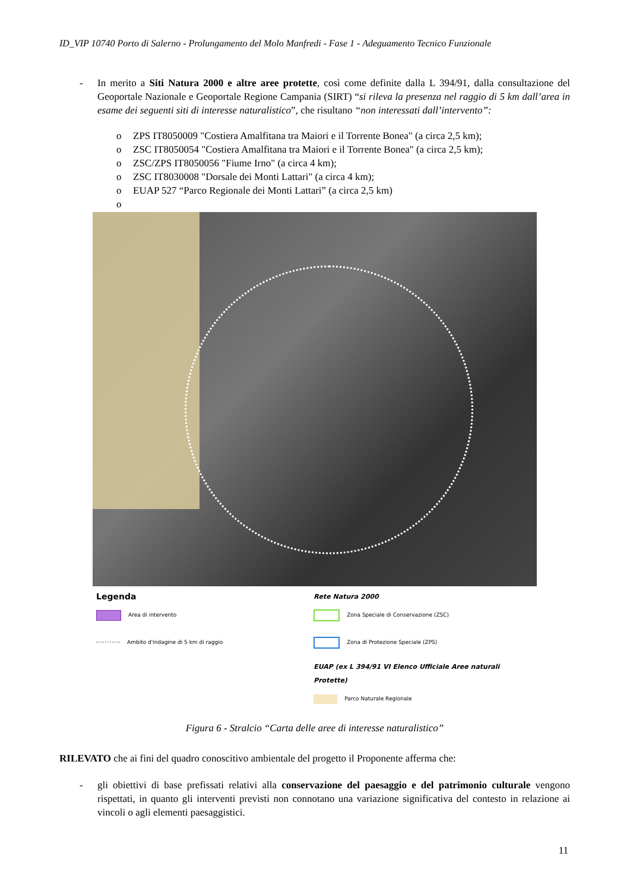ID_VIP 10740 Porto di Salerno - Prolungamento del Molo Manfredi - Fase 1 - Adeguamento Tecnico Funzionale
- In merito a Siti Natura 2000 e altre aree protette, così come definite dalla L 394/91, dalla consultazione del Geoportale Nazionale e Geoportale Regione Campania (SIRT) “si rileva la presenza nel raggio di 5 km dall’area in esame dei seguenti siti di interesse naturalistico”, che risultano “non interessati dall’intervento”:
o ZPS IT8050009 "Costiera Amalfitana tra Maiori e il Torrente Bonea" (a circa 2,5 km);
o ZSC IT8050054 "Costiera Amalfitana tra Maiori e il Torrente Bonea" (a circa 2,5 km);
o ZSC/ZPS IT8050056 "Fiume Irno" (a circa 4 km);
o ZSC IT8030008 "Dorsale dei Monti Lattari" (a circa 4 km);
o EUAP 527 “Parco Regionale dei Monti Lattari” (a circa 2,5 km)
o
Legenda
Area di intervento
Ambito d'indagine di 5 km di raggio
Rete Natura 2000
Zona Speciale di Conservazione (ZSC)
Zona di Protezione Speciale (ZPS)
EUAP (ex L 394/91 VI Elenco Ufficiale Aree naturali Protette)
Parco Naturale Regionale
Figura 6 - Stralcio “Carta delle aree di interesse naturalistico”
RILEVATO che ai fini del quadro conoscitivo ambientale del progetto il Proponente afferma che:
- gli obiettivi di base prefissati relativi alla conservazione del paesaggio e del patrimonio culturale vengono rispettati, in quanto gli interventi previsti non connotano una variazione significativa del contesto in relazione ai vincoli o agli elementi paesaggistici.
11